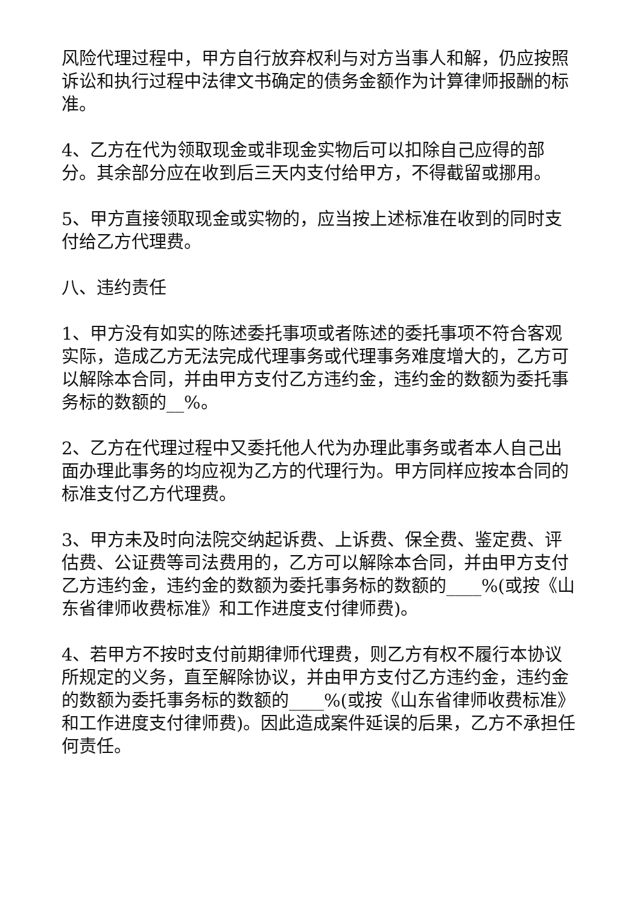风险代理过程中，甲方自行放弃权利与对方当事人和解，仍应按照诉讼和执行过程中法律文书确定的债务金额作为计算律师报酬的标准。
4、乙方在代为领取现金或非现金实物后可以扣除自己应得的部分。其余部分应在收到后三天内支付给甲方，不得截留或挪用。
5、甲方直接领取现金或实物的，应当按上述标准在收到的同时支付给乙方代理费。
八、违约责任
1、甲方没有如实的陈述委托事项或者陈述的委托事项不符合客观实际，造成乙方无法完成代理事务或代理事务难度增大的，乙方可以解除本合同，并由甲方支付乙方违约金，违约金的数额为委托事务标的数额的__%。
2、乙方在代理过程中又委托他人代为办理此事务或者本人自己出面办理此事务的均应视为乙方的代理行为。甲方同样应按本合同的标准支付乙方代理费。
3、甲方未及时向法院交纳起诉费、上诉费、保全费、鉴定费、评估费、公证费等司法费用的，乙方可以解除本合同，并由甲方支付乙方违约金，违约金的数额为委托事务标的数额的____%(或按《山东省律师收费标准》和工作进度支付律师费)。
4、若甲方不按时支付前期律师代理费，则乙方有权不履行本协议所规定的义务，直至解除协议，并由甲方支付乙方违约金，违约金的数额为委托事务标的数额的____%(或按《山东省律师收费标准》和工作进度支付律师费)。因此造成案件延误的后果，乙方不承担任何责任。